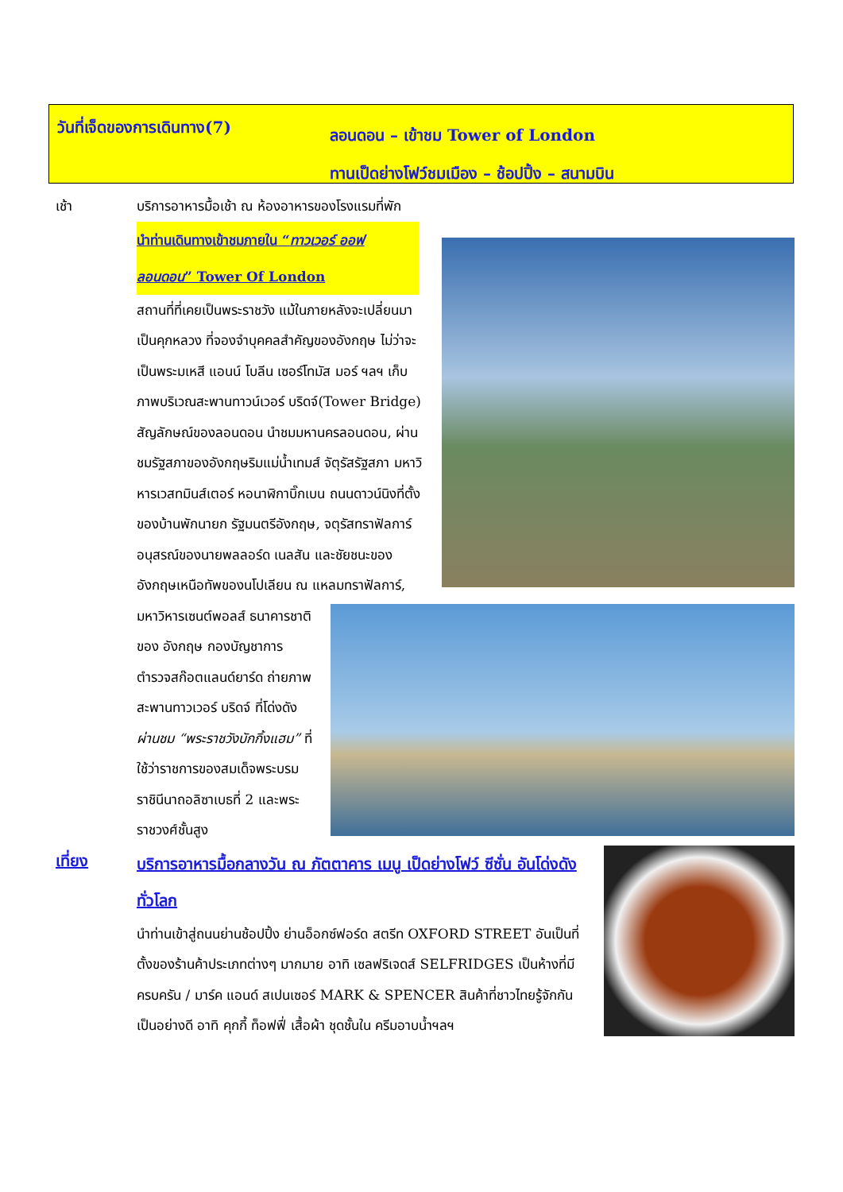วันที่เจ็ดของการเดินทาง(7)
ลอนดอน – เข้าชม Tower of London
ทานเป็ดย่างโฟว์ชมเมือง – ช้อปปิ้ง – สนามบิน
เช้า บริการอาหารมื้อเช้า ณ ห้องอาหารของโรงแรมที่พัก
นำท่านเดินทางเข้าชมภายใน “ทาวเวอร์ ออฟ ลอนดอน” Tower Of London
สถานที่ที่เคยเป็นพระราชวัง แม้ในภายหลังจะเปลี่ยนมาเป็นคุกหลวง ที่จองจำบุคคลสำคัญของอังกฤษ ไม่ว่าจะเป็นพระมเหสี แอนน์ โบลีน เซอร์โทมัส มอร์ ฯลฯ เก็บภาพบริเวณสะพานทาวน์เวอร์ บริดจ์(Tower Bridge) สัญลักษณ์ของลอนดอน นำชมมหานครลอนดอน, ผ่านชมรัฐสภาของอังกฤษริมแม่น้ำเทมส์ จัตุรัสรัฐสภา มหาวิหารเวสทมินส์เตอร์ หอนาฬิกาบิ๊กเบน ถนนดาวน์นิงที่ตั้งของบ้านพักนายก รัฐมนตรีอังกฤษ, จตุรัสทราฟัลการ์ อนุสรณ์ของนายพลลอร์ด เนลสัน และชัยชนะของอังกฤษเหนือทัพของนโปเลียน
ณ แหลมทราฟัลการ์, มหาวิหารเซนต์พอลส์ ธนาคารชาติของ อังกฤษ กองบัญชาการตำรวจสก๊อตแลนด์ยาร์ด ถ่ายภาพสะพานทาวเวอร์ บริดจ์ ที่โด่งดัง ผ่านชม “พระราชวังบักกิ้งแฮม” ที่ใช้ว่าราชการของสมเด็จพระบรมราชินีนาถอลิซาเบธที่ 2 และพระราชวงศ์ชั้นสูง
เที่ยง
บริการอาหารมื้อกลางวัน ณ ภัตตาคาร เมนู เป็ดย่างโฟว์ ซีซั่น อันโด่งดังทั่วโลก
นำท่านเข้าสู่ถนนย่านช้อปปิ้ง ย่านอ็อกซ์ฟอร์ด สตรีท OXFORD STREET อันเป็นที่ตั้งของร้านค้าประเภทต่างๆ มากมาย อาทิ เซลฟริเจดส์ SELFRIDGES เป็นห้างที่มีครบครัน / มาร์ค แอนด์ สเปนเซอร์ MARK & SPENCER สินค้าที่ชาวไทยรู้จักกันเป็นอย่างดี อาทิ คุกกี้ ท็อฟฟี่ เสื้อผ้า ชุดชั้นใน ครีมอาบน้ำฯลฯ